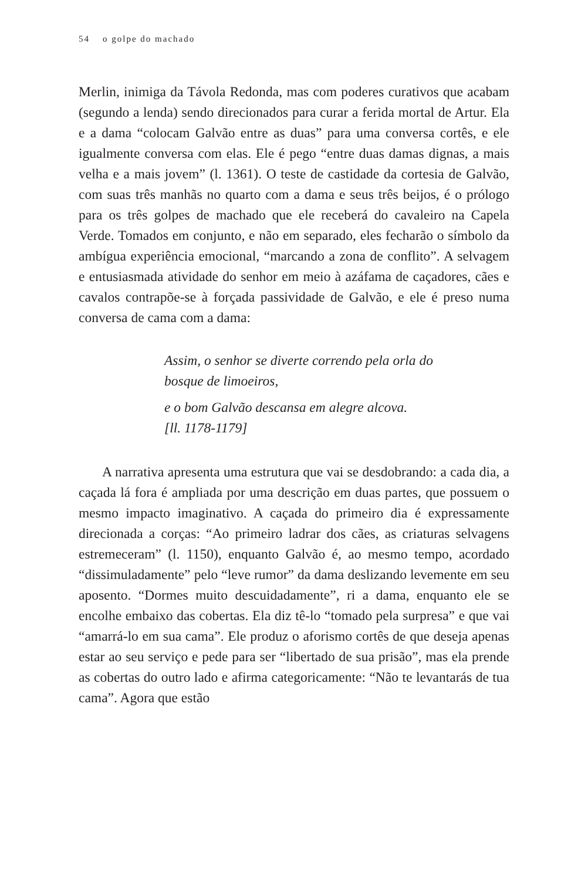54 o golpe do machado
Merlin, inimiga da Távola Redonda, mas com poderes curativos que acabam (segundo a lenda) sendo direcionados para curar a ferida mortal de Artur. Ela e a dama “colocam Galvão entre as duas” para uma conversa cortês, e ele igualmente conversa com elas. Ele é pego “entre duas damas dignas, a mais velha e a mais jovem” (l. 1361). O teste de castidade da cortesia de Galvão, com suas três manhãs no quarto com a dama e seus três beijos, é o prólogo para os três golpes de machado que ele receberá do cavaleiro na Capela Verde. Tomados em conjunto, e não em separado, eles fecharão o símbolo da ambígua experiência emocional, “marcando a zona de conflito”. A selvagem e entusiasmada atividade do senhor em meio à azáfama de caçadores, cães e cavalos contrapõe-se à forçada passividade de Galvão, e ele é preso numa conversa de cama com a dama:
Assim, o senhor se diverte correndo pela orla do
bosque de limoeiros,
e o bom Galvão descansa em alegre alcova.
[ll. 1178-1179]
A narrativa apresenta uma estrutura que vai se desdobrando: a cada dia, a caçada lá fora é ampliada por uma descrição em duas partes, que possuem o mesmo impacto imaginativo. A caçada do primeiro dia é expressamente direcionada a corças: “Ao primeiro ladrar dos cães, as criaturas selvagens estremeceram” (l. 1150), enquanto Galvão é, ao mesmo tempo, acordado “dissimuladamente” pelo “leve rumor” da dama deslizando levemente em seu aposento. “Dormes muito descuidadamente”, ri a dama, enquanto ele se encolhe embaixo das cobertas. Ela diz tê-lo “tomado pela surpresa” e que vai “amarrá-lo em sua cama”. Ele produz o aforismo cortês de que deseja apenas estar ao seu serviço e pede para ser “libertado de sua prisão”, mas ela prende as cobertas do outro lado e afirma categoricamente: “Não te levantarás de tua cama”. Agora que estão